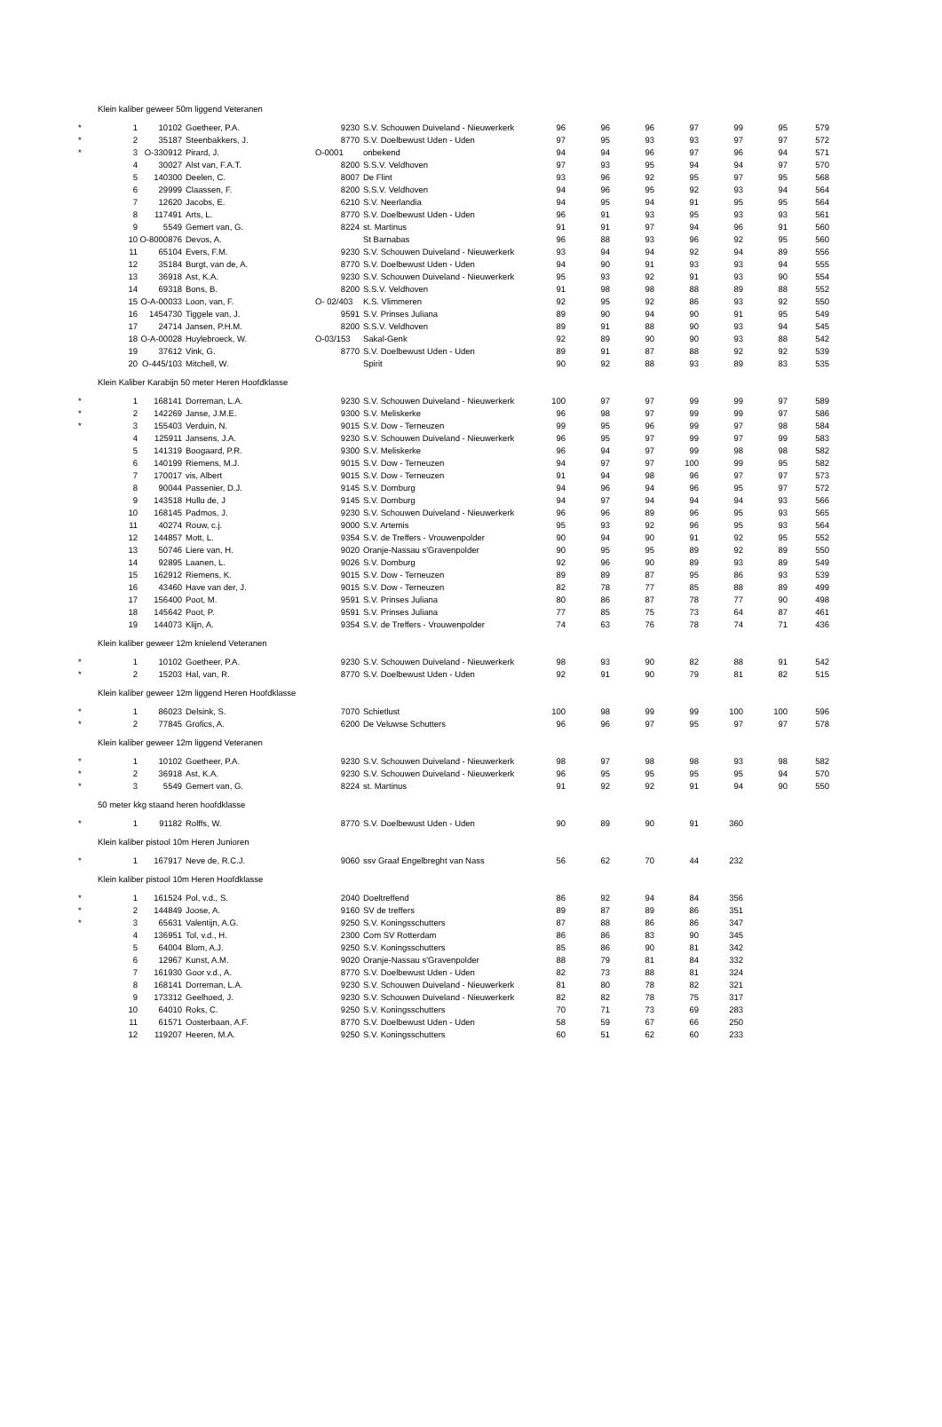| Klein kaliber geweer 50m liggend Veteranen | | | | | | | | | | | | |
| * | 1 | 10102 | Goetheer, P.A. | 9230 | S.V. Schouwen Duiveland - Nieuwerkerk | 96 | 96 | 96 | 97 | 99 | 95 | 579 |
| * | 2 | 35187 | Steenbakkers, J. | 8770 | S.V. Doelbewust Uden - Uden | 97 | 95 | 93 | 93 | 97 | 97 | 572 |
| * | 3 | O-330912 | Pirard, J. | O-0001 | onbekend | 94 | 94 | 96 | 97 | 96 | 94 | 571 |
| | 4 | 30027 | Alst van, F.A.T. | 8200 | S.S.V. Veldhoven | 97 | 93 | 95 | 94 | 94 | 97 | 570 |
| | 5 | 140300 | Deelen, C. | 8007 | De Flint | 93 | 96 | 92 | 95 | 97 | 95 | 568 |
| | 6 | 29999 | Claassen, F. | 8200 | S.S.V. Veldhoven | 94 | 96 | 95 | 92 | 93 | 94 | 564 |
| | 7 | 12620 | Jacobs, E. | 6210 | S.V. Neerlandia | 94 | 95 | 94 | 91 | 95 | 95 | 564 |
| | 8 | 117491 | Arts, L. | 8770 | S.V. Doelbewust Uden - Uden | 96 | 91 | 93 | 95 | 93 | 93 | 561 |
| | 9 | 5549 | Gemert van, G. | 8224 | st. Martinus | 91 | 91 | 97 | 94 | 96 | 91 | 560 |
| | 10 | O-8000876 | Devos, A. | | St Barnabas | 96 | 88 | 93 | 96 | 92 | 95 | 560 |
| | 11 | 65104 | Evers, F.M. | 9230 | S.V. Schouwen Duiveland - Nieuwerkerk | 93 | 94 | 94 | 92 | 94 | 89 | 556 |
| | 12 | 35184 | Burgt, van de, A. | 8770 | S.V. Doelbewust Uden - Uden | 94 | 90 | 91 | 93 | 93 | 94 | 555 |
| | 13 | 36918 | Ast, K.A. | 9230 | S.V. Schouwen Duiveland - Nieuwerkerk | 95 | 93 | 92 | 91 | 93 | 90 | 554 |
| | 14 | 69318 | Bons, B. | 8200 | S.S.V. Veldhoven | 91 | 98 | 98 | 88 | 89 | 88 | 552 |
| | 15 | O-A-00033 | Loon, van, F. | O- 02/403 | K.S. Vlimmeren | 92 | 95 | 92 | 86 | 93 | 92 | 550 |
| | 16 | 1454730 | Tiggele van, J. | 9591 | S.V. Prinses Juliana | 89 | 90 | 94 | 90 | 91 | 95 | 549 |
| | 17 | 24714 | Jansen, P.H.M. | 8200 | S.S.V. Veldhoven | 89 | 91 | 88 | 90 | 93 | 94 | 545 |
| | 18 | O-A-00028 | Huylebroeck, W. | O-03/153 | Sakal-Genk | 92 | 89 | 90 | 90 | 93 | 88 | 542 |
| | 19 | 37612 | Vink, G. | 8770 | S.V. Doelbewust Uden - Uden | 89 | 91 | 87 | 88 | 92 | 92 | 539 |
| | 20 | O-445/103 | Mitchell, W. | | Spirit | 90 | 92 | 88 | 93 | 89 | 83 | 535 |
| Klein Kaliber Karabijn 50 meter Heren Hoofdklasse | | | | | | | | | | | | |
| * | 1 | 168141 | Dorreman, L.A. | 9230 | S.V. Schouwen Duiveland - Nieuwerkerk | 100 | 97 | 97 | 99 | 99 | 97 | 589 |
| * | 2 | 142269 | Janse, J.M.E. | 9300 | S.V. Meliskerke | 96 | 98 | 97 | 99 | 99 | 97 | 586 |
| * | 3 | 155403 | Verduin, N. | 9015 | S.V. Dow - Terneuzen | 99 | 95 | 96 | 99 | 97 | 98 | 584 |
| | 4 | 125911 | Jansens, J.A. | 9230 | S.V. Schouwen Duiveland - Nieuwerkerk | 96 | 95 | 97 | 99 | 97 | 99 | 583 |
| | 5 | 141319 | Boogaard, P.R. | 9300 | S.V. Meliskerke | 96 | 94 | 97 | 99 | 98 | 98 | 582 |
| | 6 | 140199 | Riemens, M.J. | 9015 | S.V. Dow - Terneuzen | 94 | 97 | 97 | 100 | 99 | 95 | 582 |
| | 7 | 170017 | vis, Albert | 9015 | S.V. Dow - Terneuzen | 91 | 94 | 98 | 96 | 97 | 97 | 573 |
| | 8 | 90044 | Passenier, D.J. | 9145 | S.V. Domburg | 94 | 96 | 94 | 96 | 95 | 97 | 572 |
| | 9 | 143518 | Hullu de, J | 9145 | S.V. Domburg | 94 | 97 | 94 | 94 | 94 | 93 | 566 |
| | 10 | 168145 | Padmos, J. | 9230 | S.V. Schouwen Duiveland - Nieuwerkerk | 96 | 96 | 89 | 96 | 95 | 93 | 565 |
| | 11 | 40274 | Rouw, c.j. | 9000 | S.V. Artemis | 95 | 93 | 92 | 96 | 95 | 93 | 564 |
| | 12 | 144857 | Mott, L. | 9354 | S.V. de Treffers - Vrouwenpolder | 90 | 94 | 90 | 91 | 92 | 95 | 552 |
| | 13 | 50746 | Liere van, H. | 9020 | Oranje-Nassau s'Gravenpolder | 90 | 95 | 95 | 89 | 92 | 89 | 550 |
| | 14 | 92895 | Laanen, L. | 9026 | S.V. Domburg | 92 | 96 | 90 | 89 | 93 | 89 | 549 |
| | 15 | 162912 | Riemens, K. | 9015 | S.V. Dow - Terneuzen | 89 | 89 | 87 | 95 | 86 | 93 | 539 |
| | 16 | 43460 | Have van der, J. | 9015 | S.V. Dow - Terneuzen | 82 | 78 | 77 | 85 | 88 | 89 | 499 |
| | 17 | 156400 | Poot, M. | 9591 | S.V. Prinses Juliana | 80 | 86 | 87 | 78 | 77 | 90 | 498 |
| | 18 | 145642 | Poot, P. | 9591 | S.V. Prinses Juliana | 77 | 85 | 75 | 73 | 64 | 87 | 461 |
| | 19 | 144073 | Klijn, A. | 9354 | S.V. de Treffers - Vrouwenpolder | 74 | 63 | 76 | 78 | 74 | 71 | 436 |
| Klein kaliber geweer 12m knielend Veteranen | | | | | | | | | | | | |
| * | 1 | 10102 | Goetheer, P.A. | 9230 | S.V. Schouwen Duiveland - Nieuwerkerk | 98 | 93 | 90 | 82 | 88 | 91 | 542 |
| * | 2 | 15203 | Hal, van, R. | 8770 | S.V. Doelbewust Uden - Uden | 92 | 91 | 90 | 79 | 81 | 82 | 515 |
| Klein kaliber geweer 12m liggend Heren Hoofdklasse | | | | | | | | | | | | |
| * | 1 | 86023 | Delsink, S. | 7070 | Schietlust | 100 | 98 | 99 | 99 | 100 | 100 | 596 |
| * | 2 | 77845 | Grofics, A. | 6200 | De Veluwse Schutters | 96 | 96 | 97 | 95 | 97 | 97 | 578 |
| Klein kaliber geweer 12m liggend Veteranen | | | | | | | | | | | | |
| * | 1 | 10102 | Goetheer, P.A. | 9230 | S.V. Schouwen Duiveland - Nieuwerkerk | 98 | 97 | 98 | 98 | 93 | 98 | 582 |
| * | 2 | 36918 | Ast, K.A. | 9230 | S.V. Schouwen Duiveland - Nieuwerkerk | 96 | 95 | 95 | 95 | 95 | 94 | 570 |
| * | 3 | 5549 | Gemert van, G. | 8224 | st. Martinus | 91 | 92 | 92 | 91 | 94 | 90 | 550 |
| 50 meter kkg staand heren hoofdklasse | | | | | | | | | | | | |
| * | 1 | 91182 | Rolffs, W. | 8770 | S.V. Doelbewust Uden - Uden | 90 | 89 | 90 | 91 | 360 | | |
| Klein kaliber pistool 10m Heren Junioren | | | | | | | | | | | | |
| * | 1 | 167917 | Neve de, R.C.J. | 9060 | ssv Graaf Engelbreght van Nass | 56 | 62 | 70 | 44 | 232 | | |
| Klein kaliber pistool 10m Heren Hoofdklasse | | | | | | | | | | | | |
| * | 1 | 161524 | Pol, v.d., S. | 2040 | Doeltreffend | 86 | 92 | 94 | 84 | 356 | | |
| * | 2 | 144849 | Joose, A. | 9160 | SV de treffers | 89 | 87 | 89 | 86 | 351 | | |
| * | 3 | 65631 | Valentijn, A.G. | 9250 | S.V. Koningsschutters | 87 | 88 | 86 | 86 | 347 | | |
| | 4 | 136951 | Tol, v.d., H. | 2300 | Com SV Rotterdam | 86 | 86 | 83 | 90 | 345 | | |
| | 5 | 64004 | Blom, A.J. | 9250 | S.V. Koningsschutters | 85 | 86 | 90 | 81 | 342 | | |
| | 6 | 12967 | Kunst, A.M. | 9020 | Oranje-Nassau s'Gravenpolder | 88 | 79 | 81 | 84 | 332 | | |
| | 7 | 161930 | Goor v.d., A. | 8770 | S.V. Doelbewust Uden - Uden | 82 | 73 | 88 | 81 | 324 | | |
| | 8 | 168141 | Dorreman, L.A. | 9230 | S.V. Schouwen Duiveland - Nieuwerkerk | 81 | 80 | 78 | 82 | 321 | | |
| | 9 | 173312 | Geelhoed, J. | 9230 | S.V. Schouwen Duiveland - Nieuwerkerk | 82 | 82 | 78 | 75 | 317 | | |
| | 10 | 64010 | Roks, C. | 9250 | S.V. Koningsschutters | 70 | 71 | 73 | 69 | 283 | | |
| | 11 | 61571 | Oosterbaan, A.F. | 8770 | S.V. Doelbewust Uden - Uden | 58 | 59 | 67 | 66 | 250 | | |
| | 12 | 119207 | Heeren, M.A. | 9250 | S.V. Koningsschutters | 60 | 51 | 62 | 60 | 233 | | |